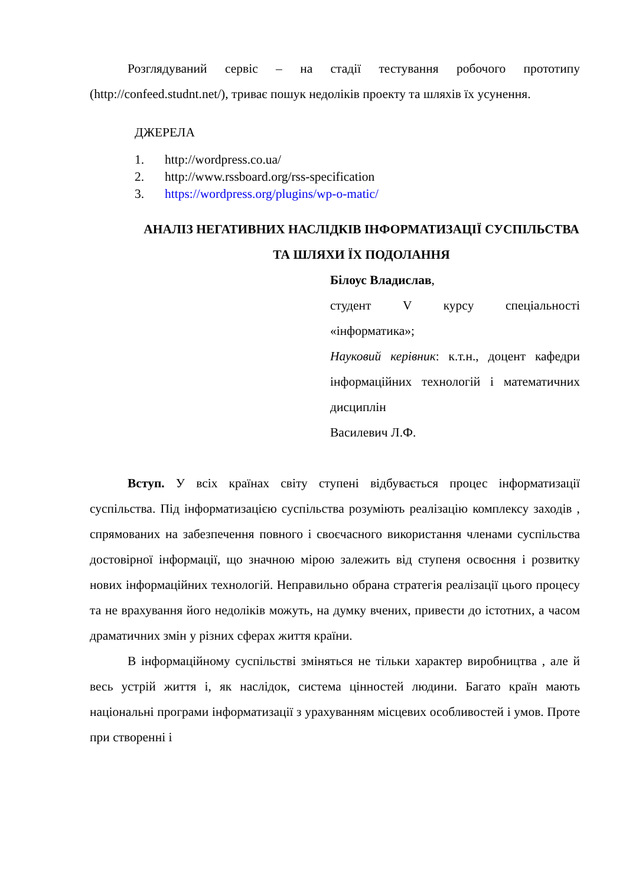Розглядуваний сервіс – на стадії тестування робочого прототипу (http://confeed.studnt.net/), триває пошук недоліків проекту та шляхів їх усунення.
ДЖЕРЕЛА
1. http://wordpress.co.ua/
2. http://www.rssboard.org/rss-specification
3. https://wordpress.org/plugins/wp-o-matic/
АНАЛІЗ НЕГАТИВНИХ НАСЛІДКІВ ІНФОРМАТИЗАЦІЇ СУСПІЛЬСТВА ТА ШЛЯХИ ЇХ ПОДОЛАННЯ
Білоус Владислав,
студент V курсу спеціальності «інформатика»;
Науковий керівник: к.т.н., доцент кафедри інформаційних технологій і математичних дисциплін
Василевич Л.Ф.
Вступ. У всіх країнах світу ступені відбувається процес інформатизації суспільства. Під інформатизацією суспільства розуміють реалізацію комплексу заходів , спрямованих на забезпечення повного і своєчасного використання членами суспільства достовірної інформації, що значною мірою залежить від ступеня освоєння і розвитку нових інформаційних технологій. Неправильно обрана стратегія реалізації цього процесу та не врахування його недоліків можуть, на думку вчених, привести до істотних, а часом драматичних змін у різних сферах життя країни.
В інформаційному суспільстві зміняться не тільки характер виробництва , але й весь устрій життя і, як наслідок, система цінностей людини. Багато країн мають національні програми інформатизації з урахуванням місцевих особливостей і умов. Проте при створенні і